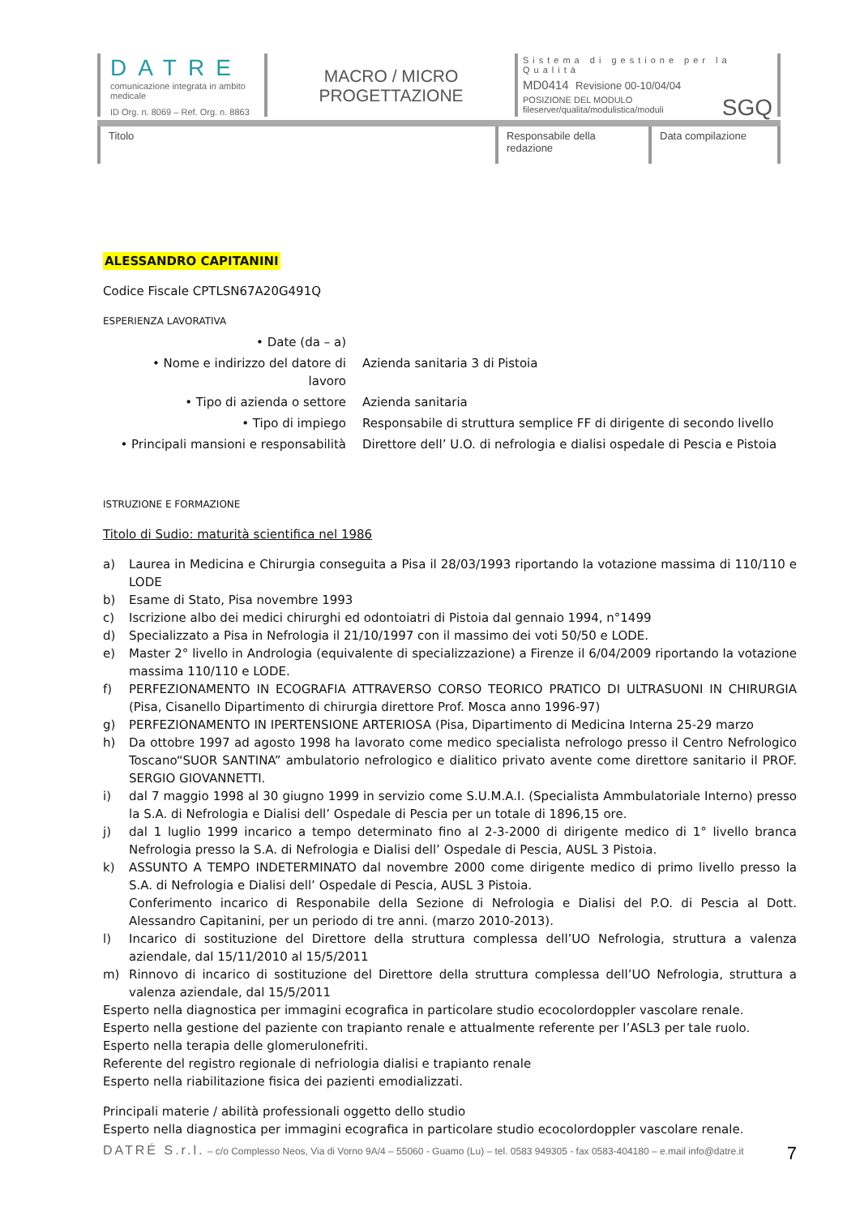DATRE
comunicazione integrata in ambito medicale
ID Org. n. 8069 – Ref. Org. n. 8863
MACRO / MICRO
PROGETTAZIONE
Sistema di gestione per la Qualità
MD0414 Revisione 00-10/04/04
POSIZIONE DEL MODULO
fileserver/qualita/modulistica/moduli
SGQ
Titolo Responsabile della redazione
Data compilazione
ALESSANDRO CAPITANINI
Codice Fiscale CPTLSN67A20G491Q
ESPERIENZA LAVORATIVA
| • Date (da – a) | |
| • Nome e indirizzo del datore di lavoro | Azienda sanitaria 3 di Pistoia |
| • Tipo di azienda o settore | Azienda sanitaria |
| • Tipo di impiego | Responsabile di struttura semplice FF di dirigente di secondo livello |
| • Principali mansioni e responsabilità | Direttore dell’ U.O. di nefrologia e dialisi ospedale di Pescia e Pistoia |
ISTRUZIONE E FORMAZIONE
Titolo di Sudio: maturità scientifica nel 1986
a) Laurea in Medicina e Chirurgia conseguita a Pisa il 28/03/1993 riportando la votazione massima di 110/110 e LODE
b) Esame di Stato, Pisa novembre 1993
c) Iscrizione albo dei medici chirurghi ed odontoiatri di Pistoia dal gennaio 1994, n°1499
d) Specializzato a Pisa in Nefrologia il 21/10/1997 con il massimo dei voti 50/50 e LODE.
e) Master 2° livello in Andrologia (equivalente di specializzazione) a Firenze il 6/04/2009 riportando la votazione massima 110/110 e LODE.
f) PERFEZIONAMENTO IN ECOGRAFIA ATTRAVERSO CORSO TEORICO PRATICO DI ULTRASUONI IN CHIRURGIA (Pisa, Cisanello Dipartimento di chirurgia direttore Prof. Mosca anno 1996-97)
g) PERFEZIONAMENTO IN IPERTENSIONE ARTERIOSA (Pisa, Dipartimento di Medicina Interna 25-29 marzo
h) Da ottobre 1997 ad agosto 1998 ha lavorato come medico specialista nefrologo presso il Centro Nefrologico Toscano“SUOR SANTINA” ambulatorio nefrologico e dialitico privato avente come direttore sanitario il PROF. SERGIO GIOVANNETTI.
i) dal 7 maggio 1998 al 30 giugno 1999 in servizio come S.U.M.A.I. (Specialista Ammbulatoriale Interno) presso la S.A. di Nefrologia e Dialisi dell’ Ospedale di Pescia per un totale di 1896,15 ore.
j) dal 1 luglio 1999 incarico a tempo determinato fino al 2-3-2000 di dirigente medico di 1° livello branca Nefrologia presso la S.A. di Nefrologia e Dialisi dell’ Ospedale di Pescia, AUSL 3 Pistoia.
k) ASSUNTO A TEMPO INDETERMINATO dal novembre 2000 come dirigente medico di primo livello presso la S.A. di Nefrologia e Dialisi dell’ Ospedale di Pescia, AUSL 3 Pistoia.
Conferimento incarico di Responabile della Sezione di Nefrologia e Dialisi del P.O. di Pescia al Dott. Alessandro Capitanini, per un periodo di tre anni. (marzo 2010-2013).
l) Incarico di sostituzione del Direttore della struttura complessa dell’UO Nefrologia, struttura a valenza aziendale, dal 15/11/2010 al 15/5/2011
m) Rinnovo di incarico di sostituzione del Direttore della struttura complessa dell’UO Nefrologia, struttura a valenza aziendale, dal 15/5/2011
Esperto nella diagnostica per immagini ecografica in particolare studio ecocolordoppler vascolare renale.
Esperto nella gestione del paziente con trapianto renale e attualmente referente per l’ASL3 per tale ruolo.
Esperto nella terapia delle glomerulonefriti.
Referente del registro regionale di nefriologia dialisi e trapianto renale
Esperto nella riabilitazione fisica dei pazienti emodializzati.
Principali materie / abilità professionali oggetto dello studio
Esperto nella diagnostica per immagini ecografica in particolare studio ecocolordoppler vascolare renale.
DATRÉ S.r.l. – c/o Complesso Neos, Via di Vorno 9A/4 – 55060 - Guamo (Lu) – tel. 0583 949305 - fax 0583-404180 – e.mail info@datre.it 7